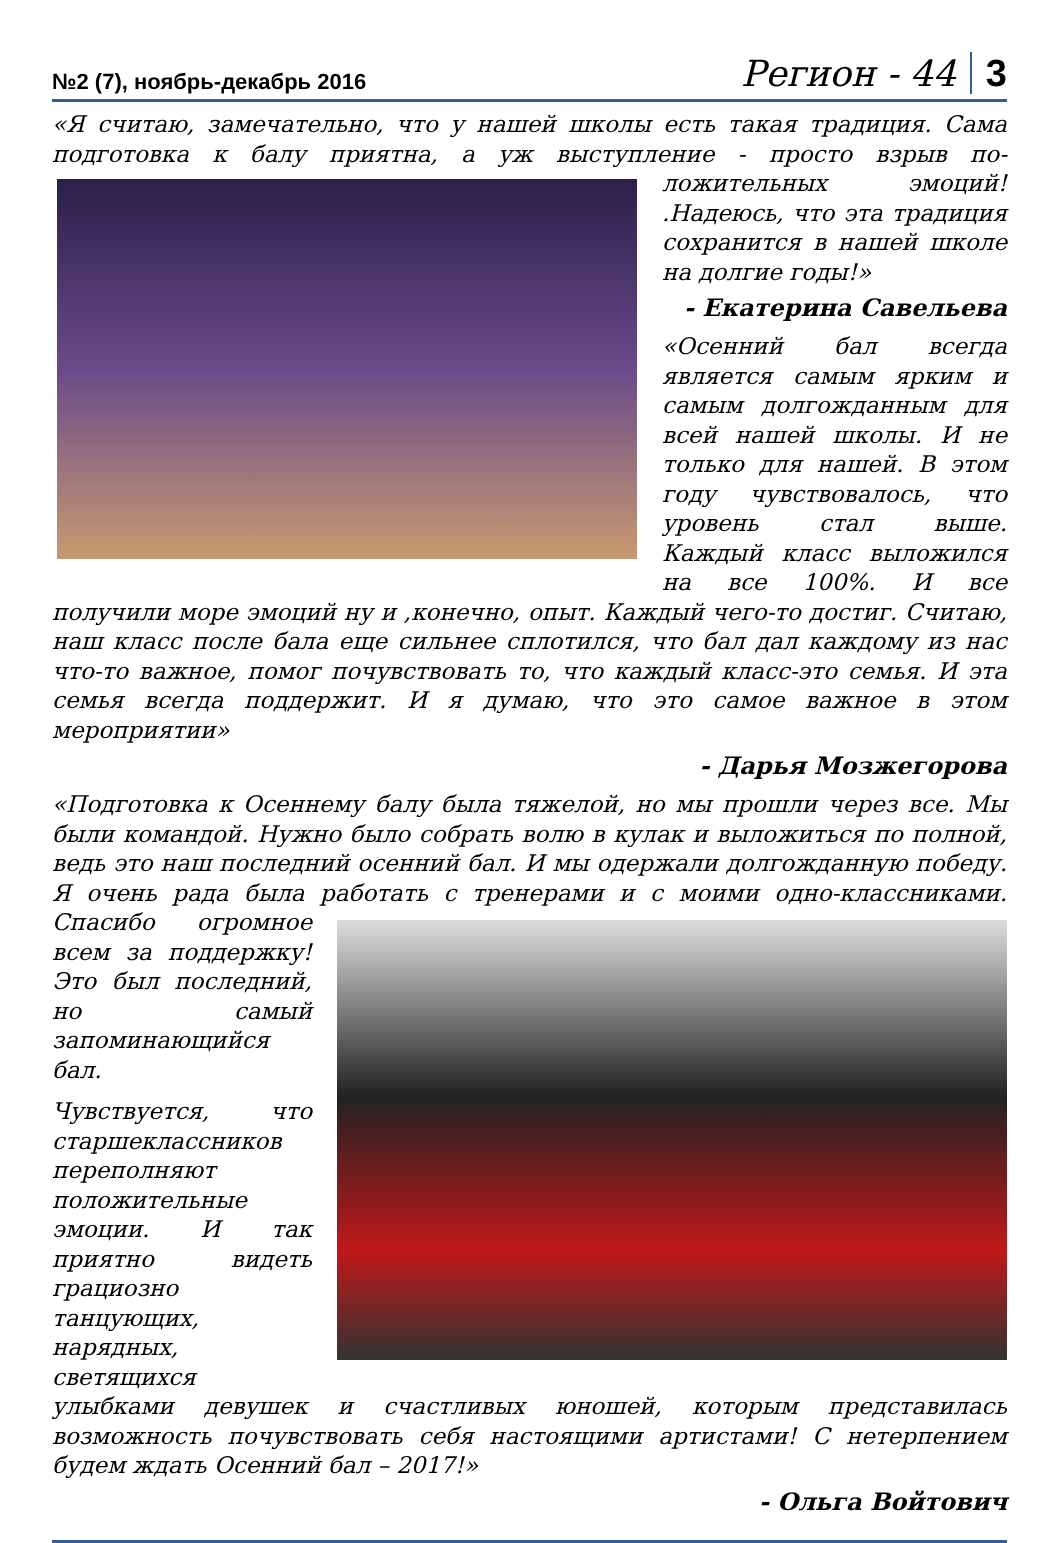№2 (7), ноябрь-декабрь 2016 Регион - 44 3
«Я считаю, замечательно, что у нашей школы есть такая традиция. Сама подготовка к балу приятна, а уж выступление - просто взрыв по- ложительных эмоций! .Надеюсь, что эта традиция сохранится в нашей школе на долгие годы!»
- Екатерина Савельева
«Осенний бал всегда является самым ярким и самым долгожданным для всей нашей школы. И не только для нашей. В этом году чувствовалось, что уровень стал выше. Каждый класс выложился на все 100%. И все получили море эмоций ну и ,конечно, опыт. Каждый чего-то достиг. Считаю, наш класс после бала еще сильнее сплотился, что бал дал каждому из нас что-то важное, помог почувствовать то, что каждый класс-это семья. И эта семья всегда поддержит. И я думаю, что это самое важное в этом мероприятии»
- Дарья Мозжегорова
«Подготовка к Осеннему балу была тяжелой, но мы прошли через все. Мы были командой. Нужно было собрать волю в кулак и выложиться по полной, ведь это наш последний осенний бал. И мы одержали долгожданную победу. Я очень рада была работать с тренерами и с моими одно- классниками. Спасибо огромное всем за поддержку! Это был последний, но самый запоминающийся бал.
Чувствуется, что старшеклассников переполняют положительные эмоции. И так приятно видеть грациозно танцующих, нарядных, светящихся улыбками девушек и счастливых юношей, которым представилась возможность почувствовать себя настоящими артистами! С нетерпением будем ждать Осенний бал – 2017!»
- Ольга Войтович